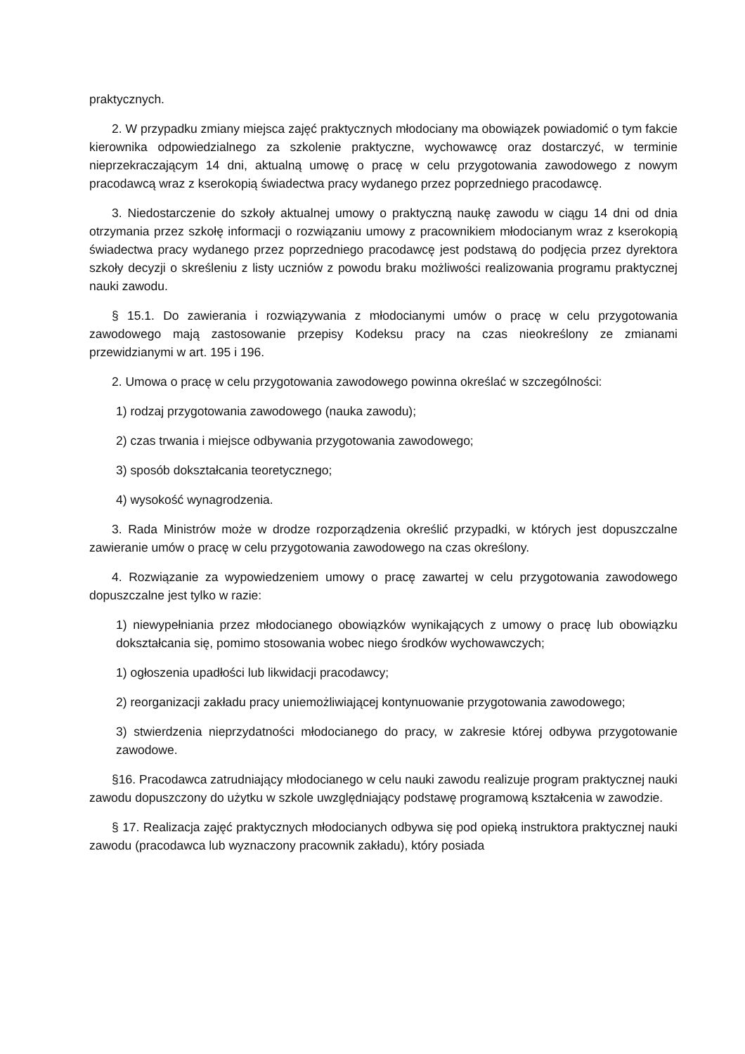praktycznych.
2. W przypadku zmiany miejsca zajęć praktycznych młodociany ma obowiązek powiadomić o tym fakcie kierownika odpowiedzialnego za szkolenie praktyczne, wychowawcę oraz dostarczyć, w terminie nieprzekraczającym 14 dni, aktualną umowę o pracę w celu przygotowania zawodowego z nowym pracodawcą wraz z kserokopią świadectwa pracy wydanego przez poprzedniego pracodawcę.
3. Niedostarczenie do szkoły aktualnej umowy o praktyczną naukę zawodu w ciągu 14 dni od dnia otrzymania przez szkołę informacji o rozwiązaniu umowy z pracownikiem młodocianym wraz z kserokopią świadectwa pracy wydanego przez poprzedniego pracodawcę jest podstawą do podjęcia przez dyrektora szkoły decyzji o skreśleniu z listy uczniów z powodu braku możliwości realizowania programu praktycznej nauki zawodu.
§ 15.1. Do zawierania i rozwiązywania z młodocianymi umów o pracę w celu przygotowania zawodowego mają zastosowanie przepisy Kodeksu pracy na czas nieokreślony ze zmianami przewidzianymi w art. 195 i 196.
2. Umowa o pracę w celu przygotowania zawodowego powinna określać w szczególności:
1) rodzaj przygotowania zawodowego (nauka zawodu);
2) czas trwania i miejsce odbywania przygotowania zawodowego;
3) sposób dokształcania teoretycznego;
4) wysokość wynagrodzenia.
3. Rada Ministrów może w drodze rozporządzenia określić przypadki, w których jest dopuszczalne zawieranie umów o pracę w celu przygotowania zawodowego na czas określony.
4. Rozwiązanie za wypowiedzeniem umowy o pracę zawartej w celu przygotowania zawodowego dopuszczalne jest tylko w razie:
1) niewypełniania przez młodocianego obowiązków wynikających z umowy o pracę lub obowiązku dokształcania się, pomimo stosowania wobec niego środków wychowawczych;
1) ogłoszenia upadłości lub likwidacji pracodawcy;
2) reorganizacji zakładu pracy uniemożliwiającej kontynuowanie przygotowania zawodowego;
3) stwierdzenia nieprzydatności młodocianego do pracy, w zakresie której odbywa przygotowanie zawodowe.
§16. Pracodawca zatrudniający młodocianego w celu nauki zawodu realizuje program praktycznej nauki zawodu dopuszczony do użytku w szkole uwzględniający podstawę programową kształcenia w zawodzie.
§ 17. Realizacja zajęć praktycznych młodocianych odbywa się pod opieką instruktora praktycznej nauki zawodu (pracodawca lub wyznaczony pracownik zakładu), który posiada